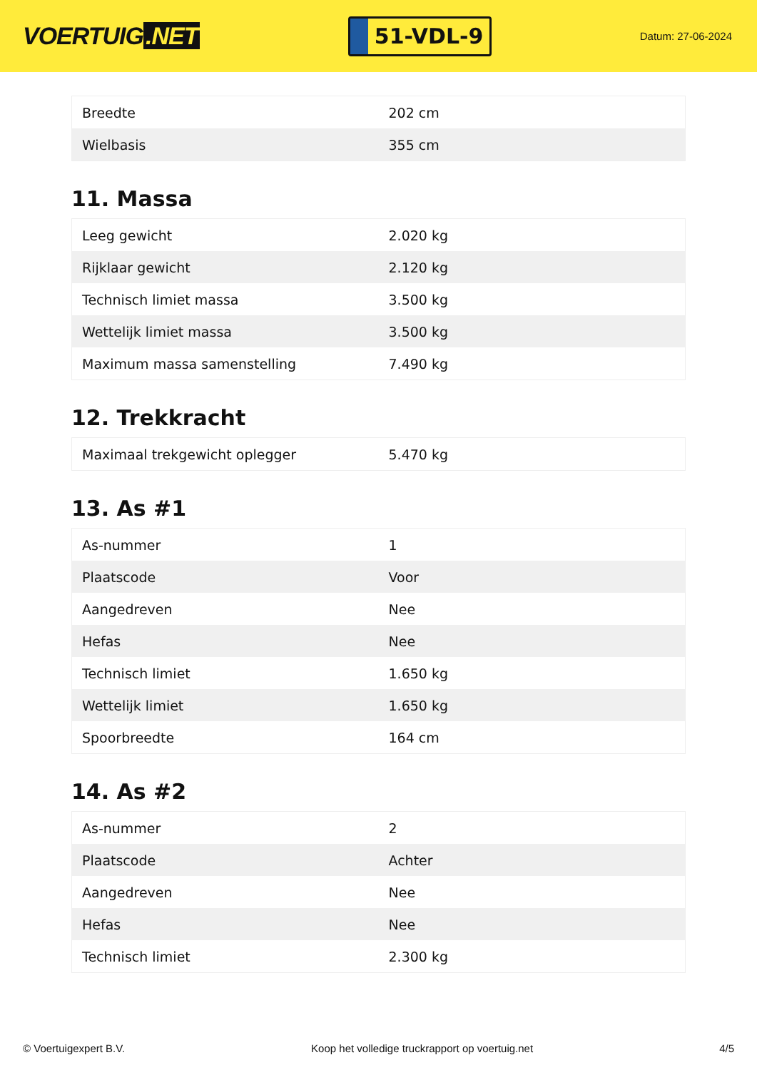VOERTUIG.NET
51-VDL-9
Datum: 27-06-2024
| Breedte | 202 cm |
| Wielbasis | 355 cm |
11. Massa
| Leeg gewicht | 2.020 kg |
| Rijklaar gewicht | 2.120 kg |
| Technisch limiet massa | 3.500 kg |
| Wettelijk limiet massa | 3.500 kg |
| Maximum massa samenstelling | 7.490 kg |
12. Trekkracht
| Maximaal trekgewicht oplegger | 5.470 kg |
13. As #1
| As-nummer | 1 |
| Plaatscode | Voor |
| Aangedreven | Nee |
| Hefas | Nee |
| Technisch limiet | 1.650 kg |
| Wettelijk limiet | 1.650 kg |
| Spoorbreedte | 164 cm |
14. As #2
| As-nummer | 2 |
| Plaatscode | Achter |
| Aangedreven | Nee |
| Hefas | Nee |
| Technisch limiet | 2.300 kg |
© Voertuigexpert B.V. Koop het volledige truckrapport op voertuig.net 4/5